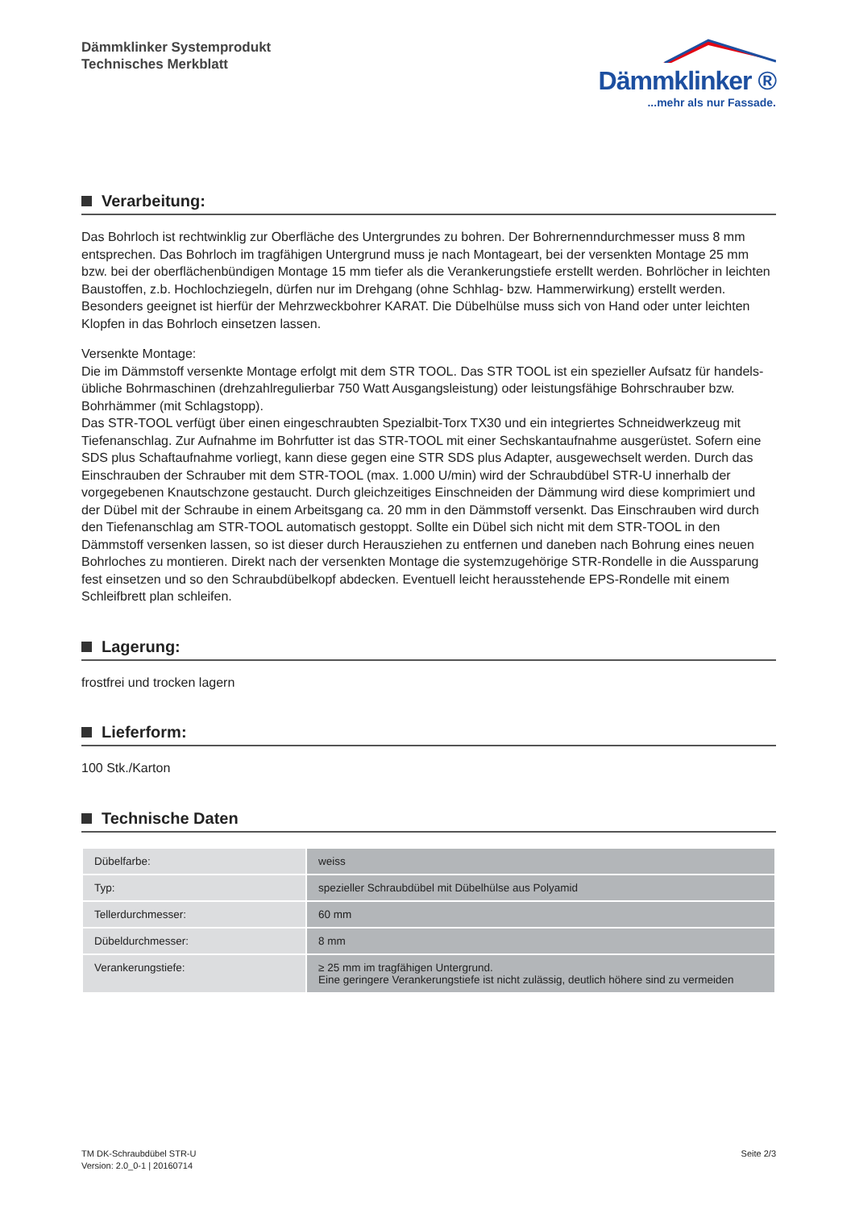Dämmklinker Systemprodukt
Technisches Merkblatt
Dämmklinker ®
...mehr als nur Fassade.
Verarbeitung:
Das Bohrloch ist rechtwinklig zur Oberfläche des Untergrundes zu bohren. Der Bohrernenndurchmesser muss 8 mm entsprechen. Das Bohrloch im tragfähigen Untergrund muss je nach Montageart, bei der versenkten Montage 25 mm bzw. bei der oberflächenbündigen Montage 15 mm tiefer als die Verankerungstiefe erstellt werden. Bohrlöcher in leichten Baustoffen, z.b. Hochlochziegeln, dürfen nur im Drehgang (ohne Schhlag- bzw. Hammerwirkung) erstellt werden. Besonders geeignet ist hierfür der Mehrzweckbohrer KARAT. Die Dübelhülse muss sich von Hand oder unter leichten Klopfen in das Bohrloch einsetzen lassen.
Versenkte Montage:
Die im Dämmstoff versenkte Montage erfolgt mit dem STR TOOL. Das STR TOOL ist ein spezieller Aufsatz für handels­übliche Bohrmaschinen (drehzahlregulierbar 750 Watt Ausgangsleistung) oder leistungsfähige Bohrschrauber bzw. Bohrhämmer (mit Schlagstopp).
Das STR-TOOL verfügt über einen eingeschraubten Spezialbit-Torx TX30 und ein integriertes Schneidwerkzeug mit Tiefenanschlag. Zur Aufnahme im Bohrfutter ist das STR-TOOL mit einer Sechskantaufnahme ausgerüstet. Sofern eine SDS plus Schaftaufnahme vorliegt, kann diese gegen eine STR SDS plus Adapter, ausgewechselt werden. Durch das Einschrauben der Schrauber mit dem STR-TOOL (max. 1.000 U/min) wird der Schraubdübel STR-U innerhalb der vorgegebenen Knautschzone gestaucht. Durch gleichzeitiges Einschneiden der Dämmung wird diese komprimiert und der Dübel mit der Schraube in einem Arbeitsgang ca. 20 mm in den Dämmstoff versenkt. Das Einschrauben wird durch den Tiefenanschlag am STR-TOOL automatisch gestoppt. Sollte ein Dübel sich nicht mit dem STR-TOOL in den Dämmstoff versenken lassen, so ist dieser durch Herausziehen zu entfernen und daneben nach Bohrung eines neuen Bohrloches zu montieren. Direkt nach der versenkten Montage die systemzugehörige STR-Rondelle in die Ausspa­rung fest einsetzen und so den Schraubdübelkopf abdecken. Eventuell leicht herausstehende EPS-Rondelle mit einem Schleifbrett plan schleifen.
Lagerung:
frostfrei und trocken lagern
Lieferform:
100 Stk./Karton
Technische Daten
| Dübelfarbe: | weiss |
| Typ: | spezieller Schraubdübel mit Dübelhülse aus Polyamid |
| Tellerdurchmesser: | 60 mm |
| Dübeldurchmesser: | 8 mm |
| Verankerungstiefe: | ≥ 25 mm im tragfähigen Untergrund. Eine geringere Verankerungstiefe ist nicht zulässig, deutlich höhere sind zu vermeiden |
TM DK-Schraubdübel STR-U
Version: 2.0_0-1 | 20160714
Seite 2/3